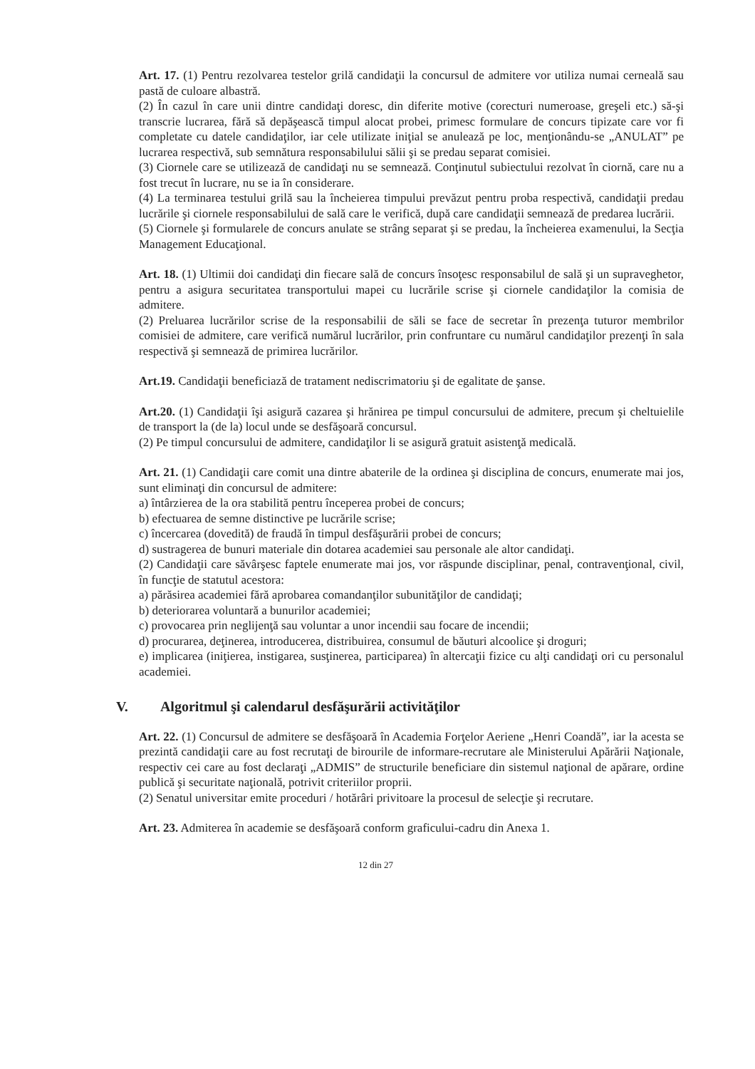Art. 17. (1) Pentru rezolvarea testelor grilă candidaţii la concursul de admitere vor utiliza numai cerneală sau pastă de culoare albastră.
(2) În cazul în care unii dintre candidaţi doresc, din diferite motive (corecturi numeroase, greşeli etc.) să-şi transcrie lucrarea, fără să depăşească timpul alocat probei, primesc formulare de concurs tipizate care vor fi completate cu datele candidaţilor, iar cele utilizate iniţial se anulează pe loc, menţionându-se „ANULAT” pe lucrarea respectivă, sub semnătura responsabilului sălii şi se predau separat comisiei.
(3) Ciornele care se utilizează de candidaţi nu se semnează. Conţinutul subiectului rezolvat în ciornă, care nu a fost trecut în lucrare, nu se ia în considerare.
(4) La terminarea testului grilă sau la încheierea timpului prevăzut pentru proba respectivă, candidaţii predau lucrările şi ciornele responsabilului de sală care le verifică, după care candidaţii semnează de predarea lucrării.
(5) Ciornele şi formularele de concurs anulate se strâng separat şi se predau, la încheierea examenului, la Secţia Management Educaţional.
Art. 18. (1) Ultimii doi candidaţi din fiecare sală de concurs însoţesc responsabilul de sală şi un supraveghetor, pentru a asigura securitatea transportului mapei cu lucrările scrise şi ciornele candidaţilor la comisia de admitere.
(2) Preluarea lucrărilor scrise de la responsabilii de săli se face de secretar în prezenţa tuturor membrilor comisiei de admitere, care verifică numărul lucrărilor, prin confruntare cu numărul candidaţilor prezenţi în sala respectivă şi semnează de primirea lucrărilor.
Art.19. Candidaţii beneficiază de tratament nediscrimatoriu şi de egalitate de şanse.
Art.20. (1) Candidaţii îşi asigură cazarea şi hrănirea pe timpul concursului de admitere, precum şi cheltuielile de transport la (de la) locul unde se desfăşoară concursul.
(2) Pe timpul concursului de admitere, candidaţilor li se asigură gratuit asistenţă medicală.
Art. 21. (1) Candidaţii care comit una dintre abaterile de la ordinea şi disciplina de concurs, enumerate mai jos, sunt eliminaţi din concursul de admitere:
a) întârzierea de la ora stabilită pentru începerea probei de concurs;
b) efectuarea de semne distinctive pe lucrările scrise;
c) încercarea (dovedită) de fraudă în timpul desfăşurării probei de concurs;
d) sustragerea de bunuri materiale din dotarea academiei sau personale ale altor candidaţi.
(2) Candidaţii care săvârşesc faptele enumerate mai jos, vor răspunde disciplinar, penal, contravenţional, civil, în funcţie de statutul acestora:
a) părăsirea academiei fără aprobarea comandanţilor subunităţilor de candidaţi;
b) deteriorarea voluntară a bunurilor academiei;
c) provocarea prin neglijenţă sau voluntar a unor incendii sau focare de incendii;
d) procurarea, deţinerea, introducerea, distribuirea, consumul de băuturi alcoolice şi droguri;
e) implicarea (iniţierea, instigarea, susţinerea, participarea) în altercaţii fizice cu alţi candidaţi ori cu personalul academiei.
V. Algoritmul şi calendarul desfăşurării activităţilor
Art. 22. (1) Concursul de admitere se desfăşoară în Academia Forţelor Aeriene „Henri Coandă”, iar la acesta se prezintă candidaţii care au fost recrutaţi de birourile de informare-recrutare ale Ministerului Apărării Naţionale, respectiv cei care au fost declaraţi „ADMIS” de structurile beneficiare din sistemul naţional de apărare, ordine publică şi securitate naţională, potrivit criteriilor proprii.
(2) Senatul universitar emite proceduri / hotărâri privitoare la procesul de selecţie şi recrutare.
Art. 23. Admiterea în academie se desfăşoară conform graficului-cadru din Anexa 1.
12 din 27